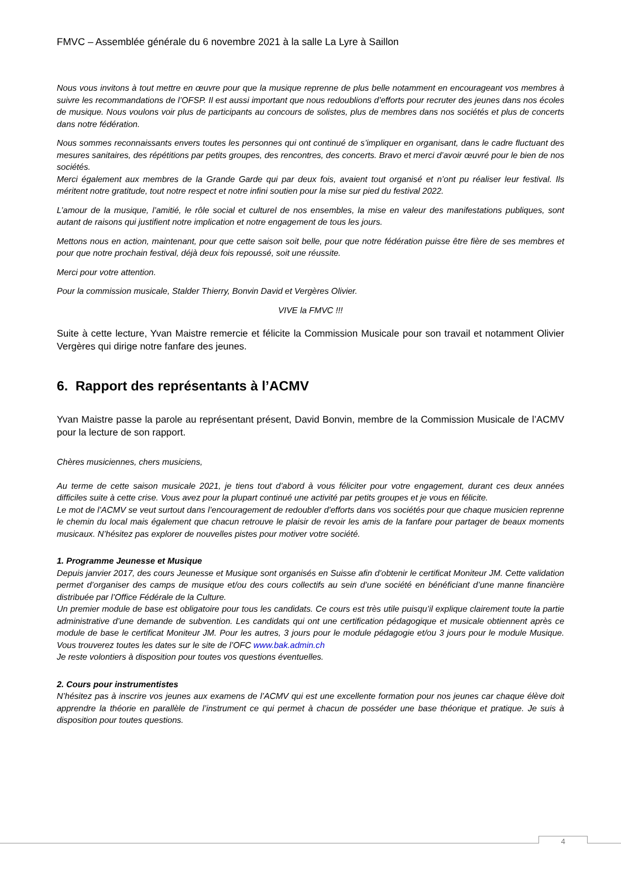FMVC – Assemblée générale du 6 novembre 2021 à la salle La Lyre à Saillon
Nous vous invitons à tout mettre en œuvre pour que la musique reprenne de plus belle notamment en encourageant vos membres à suivre les recommandations de l’OFSP. Il est aussi important que nous redoublions d’efforts pour recruter des jeunes dans nos écoles de musique. Nous voulons voir plus de participants au concours de solistes, plus de membres dans nos sociétés et plus de concerts dans notre fédération.
Nous sommes reconnaissants envers toutes les personnes qui ont continué de s’impliquer en organisant, dans le cadre fluctuant des mesures sanitaires, des répétitions par petits groupes, des rencontres, des concerts. Bravo et merci d’avoir œuvré pour le bien de nos sociétés.
Merci également aux membres de la Grande Garde qui par deux fois, avaient tout organisé et n’ont pu réaliser leur festival. Ils méritent notre gratitude, tout notre respect et notre infini soutien pour la mise sur pied du festival 2022.
L’amour de la musique, l’amitié, le rôle social et culturel de nos ensembles, la mise en valeur des manifestations publiques, sont autant de raisons qui justifient notre implication et notre engagement de tous les jours.
Mettons nous en action, maintenant, pour que cette saison soit belle, pour que notre fédération puisse être fière de ses membres et pour que notre prochain festival, déjà deux fois repoussé, soit une réussite.
Merci pour votre attention.
Pour la commission musicale, Stalder Thierry, Bonvin David et Vergères Olivier.
VIVE la FMVC !!!
Suite à cette lecture, Yvan Maistre remercie et félicite la Commission Musicale pour son travail et notamment Olivier Vergères qui dirige notre fanfare des jeunes.
6. Rapport des représentants à l’ACMV
Yvan Maistre passe la parole au représentant présent, David Bonvin, membre de la Commission Musicale de l’ACMV pour la lecture de son rapport.
Chères musiciennes, chers musiciens,
Au terme de cette saison musicale 2021, je tiens tout d’abord à vous féliciter pour votre engagement, durant ces deux années difficiles suite à cette crise. Vous avez pour la plupart continué une activité par petits groupes et je vous en félicite.
Le mot de l’ACMV se veut surtout dans l’encouragement de redoubler d’efforts dans vos sociétés pour que chaque musicien reprenne le chemin du local mais également que chacun retrouve le plaisir de revoir les amis de la fanfare pour partager de beaux moments musicaux. N’hésitez pas explorer de nouvelles pistes pour motiver votre société.
1. Programme Jeunesse et Musique
Depuis janvier 2017, des cours Jeunesse et Musique sont organisés en Suisse afin d’obtenir le certificat Moniteur JM. Cette validation permet d’organiser des camps de musique et/ou des cours collectifs au sein d’une société en bénéficiant d’une manne financière distribuée par l’Office Fédérale de la Culture.
Un premier module de base est obligatoire pour tous les candidats. Ce cours est très utile puisqu’il explique clairement toute la partie administrative d’une demande de subvention. Les candidats qui ont une certification pédagogique et musicale obtiennent après ce module de base le certificat Moniteur JM. Pour les autres, 3 jours pour le module pédagogie et/ou 3 jours pour le module Musique. Vous trouverez toutes les dates sur le site de l’OFC www.bak.admin.ch
Je reste volontiers à disposition pour toutes vos questions éventuelles.
2. Cours pour instrumentistes
N’hésitez pas à inscrire vos jeunes aux examens de l’ACMV qui est une excellente formation pour nos jeunes car chaque élève doit apprendre la théorie en parallèle de l’instrument ce qui permet à chacun de posséder une base théorique et pratique. Je suis à disposition pour toutes questions.
4